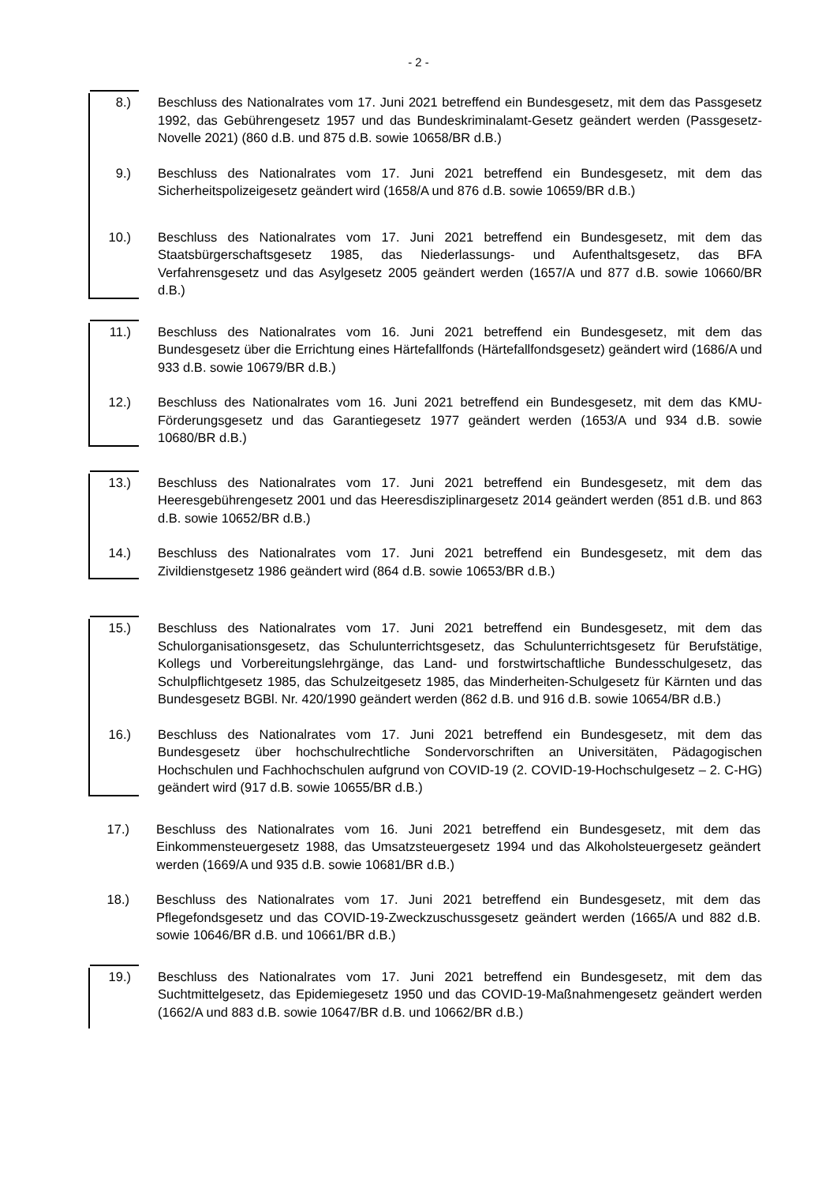- 2 -
8.) Beschluss des Nationalrates vom 17. Juni 2021 betreffend ein Bundesgesetz, mit dem das Passgesetz 1992, das Gebührengesetz 1957 und das Bundeskriminalamt-Gesetz geändert werden (Passgesetz-Novelle 2021) (860 d.B. und 875 d.B. sowie 10658/BR d.B.)
9.) Beschluss des Nationalrates vom 17. Juni 2021 betreffend ein Bundesgesetz, mit dem das Sicherheitspolizeigesetz geändert wird (1658/A und 876 d.B. sowie 10659/BR d.B.)
10.) Beschluss des Nationalrates vom 17. Juni 2021 betreffend ein Bundesgesetz, mit dem das Staatsbürgerschaftsgesetz 1985, das Niederlassungs- und Aufenthaltsgesetz, das BFA Verfahrensgesetz und das Asylgesetz 2005 geändert werden (1657/A und 877 d.B. sowie 10660/BR d.B.)
11.) Beschluss des Nationalrates vom 16. Juni 2021 betreffend ein Bundesgesetz, mit dem das Bundesgesetz über die Errichtung eines Härtefallfonds (Härtefallfondsgesetz) geändert wird (1686/A und 933 d.B. sowie 10679/BR d.B.)
12.) Beschluss des Nationalrates vom 16. Juni 2021 betreffend ein Bundesgesetz, mit dem das KMU-Förderungsgesetz und das Garantiegesetz 1977 geändert werden (1653/A und 934 d.B. sowie 10680/BR d.B.)
13.) Beschluss des Nationalrates vom 17. Juni 2021 betreffend ein Bundesgesetz, mit dem das Heeresgebührengesetz 2001 und das Heeresdisziplinargesetz 2014 geändert werden (851 d.B. und 863 d.B. sowie 10652/BR d.B.)
14.) Beschluss des Nationalrates vom 17. Juni 2021 betreffend ein Bundesgesetz, mit dem das Zivildienstgesetz 1986 geändert wird (864 d.B. sowie 10653/BR d.B.)
15.) Beschluss des Nationalrates vom 17. Juni 2021 betreffend ein Bundesgesetz, mit dem das Schulorganisationsgesetz, das Schulunterrichtsgesetz, das Schulunterrichtsgesetz für Berufstätige, Kollegs und Vorbereitungslehrgänge, das Land- und forstwirtschaftliche Bundesschulgesetz, das Schulpflichtgesetz 1985, das Schulzeitgesetz 1985, das Minderheiten-Schulgesetz für Kärnten und das Bundesgesetz BGBl. Nr. 420/1990 geändert werden (862 d.B. und 916 d.B. sowie 10654/BR d.B.)
16.) Beschluss des Nationalrates vom 17. Juni 2021 betreffend ein Bundesgesetz, mit dem das Bundesgesetz über hochschulrechtliche Sondervorschriften an Universitäten, Pädagogischen Hochschulen und Fachhochschulen aufgrund von COVID-19 (2. COVID-19-Hochschulgesetz – 2. C-HG) geändert wird (917 d.B. sowie 10655/BR d.B.)
17.) Beschluss des Nationalrates vom 16. Juni 2021 betreffend ein Bundesgesetz, mit dem das Einkommensteuergesetz 1988, das Umsatzsteuergesetz 1994 und das Alkoholsteuergesetz geändert werden (1669/A und 935 d.B. sowie 10681/BR d.B.)
18.) Beschluss des Nationalrates vom 17. Juni 2021 betreffend ein Bundesgesetz, mit dem das Pflegefondsgesetz und das COVID-19-Zweckzuschussgesetz geändert werden (1665/A und 882 d.B. sowie 10646/BR d.B. und 10661/BR d.B.)
19.) Beschluss des Nationalrates vom 17. Juni 2021 betreffend ein Bundesgesetz, mit dem das Suchtmittelgesetz, das Epidemiegesetz 1950 und das COVID-19-Maßnahmengesetz geändert werden (1662/A und 883 d.B. sowie 10647/BR d.B. und 10662/BR d.B.)